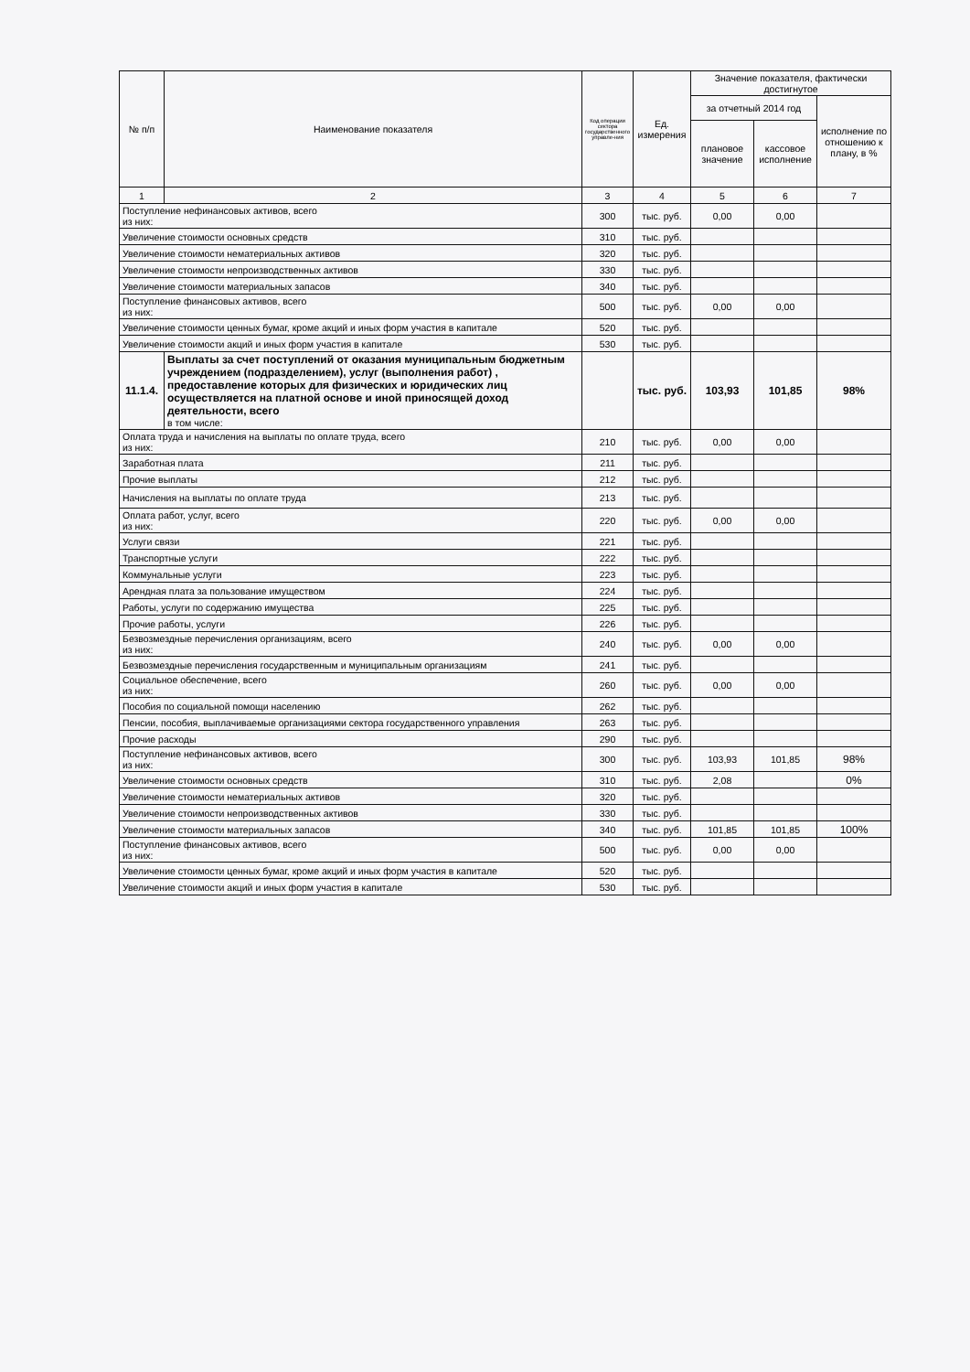| № п/п | Наименование показателя | Код операции сектора государственного управле-ния | Ед. измерения | Значение показателя, фактически достигнутое | | |
| --- | --- | --- | --- | --- | --- | --- |
| | | | | за отчетный 2014 год | | исполнение по отношению к плану, в % |
| | | | | плановое значение | кассовое исполнение | |
| 1 | 2 | 3 | 4 | 5 | 6 | 7 |
| Поступление нефинансовых активов, всего из них: | | 300 | тыс. руб. | 0,00 | 0,00 | |
| Увеличение стоимости основных средств | | 310 | тыс. руб. | | | |
| Увеличение стоимости нематериальных активов | | 320 | тыс. руб. | | | |
| Увеличение стоимости непроизводственных активов | | 330 | тыс. руб. | | | |
| Увеличение стоимости материальных запасов | | 340 | тыс. руб. | | | |
| Поступление финансовых активов, всего из них: | | 500 | тыс. руб. | 0,00 | 0,00 | |
| Увеличение стоимости ценных бумаг, кроме акций и иных форм участия в капитале | | 520 | тыс. руб. | | | |
| Увеличение стоимости акций и иных форм участия в капитале | | 530 | тыс. руб. | | | |
| 11.1.4. | Выплаты за счет поступлений от оказания муниципальным бюджетным учреждением (подразделением), услуг (выполнения работ) , предоставление которых для физических и юридических лиц осуществляется на платной основе и иной приносящей доход деятельности, всего в том числе: | | тыс. руб. | 103,93 | 101,85 | 98% |
| Оплата труда и начисления на выплаты по оплате труда, всего из них: | | 210 | тыс. руб. | 0,00 | 0,00 | |
| Заработная плата | | 211 | тыс. руб. | | | |
| Прочие выплаты | | 212 | тыс. руб. | | | |
| Начисления на выплаты по оплате труда | | 213 | тыс. руб. | | | |
| Оплата работ, услуг, всего из них: | | 220 | тыс. руб. | 0,00 | 0,00 | |
| Услуги связи | | 221 | тыс. руб. | | | |
| Транспортные услуги | | 222 | тыс. руб. | | | |
| Коммунальные услуги | | 223 | тыс. руб. | | | |
| Арендная плата за пользование имуществом | | 224 | тыс. руб. | | | |
| Работы, услуги по содержанию имущества | | 225 | тыс. руб. | | | |
| Прочие работы, услуги | | 226 | тыс. руб. | | | |
| Безвозмездные перечисления организациям, всего из них: | | 240 | тыс. руб. | 0,00 | 0,00 | |
| Безвозмездные перечисления государственным и муниципальным организациям | | 241 | тыс. руб. | | | |
| Социальное обеспечение, всего из них: | | 260 | тыс. руб. | 0,00 | 0,00 | |
| Пособия по социальной помощи населению | | 262 | тыс. руб. | | | |
| Пенсии, пособия, выплачиваемые организациями сектора государственного управления | | 263 | тыс. руб. | | | |
| Прочие расходы | | 290 | тыс. руб. | | | |
| Поступление нефинансовых активов, всего из них: | | 300 | тыс. руб. | 103,93 | 101,85 | 98% |
| Увеличение стоимости основных средств | | 310 | тыс. руб. | 2,08 | | 0% |
| Увеличение стоимости нематериальных активов | | 320 | тыс. руб. | | | |
| Увеличение стоимости непроизводственных активов | | 330 | тыс. руб. | | | |
| Увеличение стоимости материальных запасов | | 340 | тыс. руб. | 101,85 | 101,85 | 100% |
| Поступление финансовых активов, всего из них: | | 500 | тыс. руб. | 0,00 | 0,00 | |
| Увеличение стоимости ценных бумаг, кроме акций и иных форм участия в капитале | | 520 | тыс. руб. | | | |
| Увеличение стоимости акций и иных форм участия в капитале | | 530 | тыс. руб. | | | |